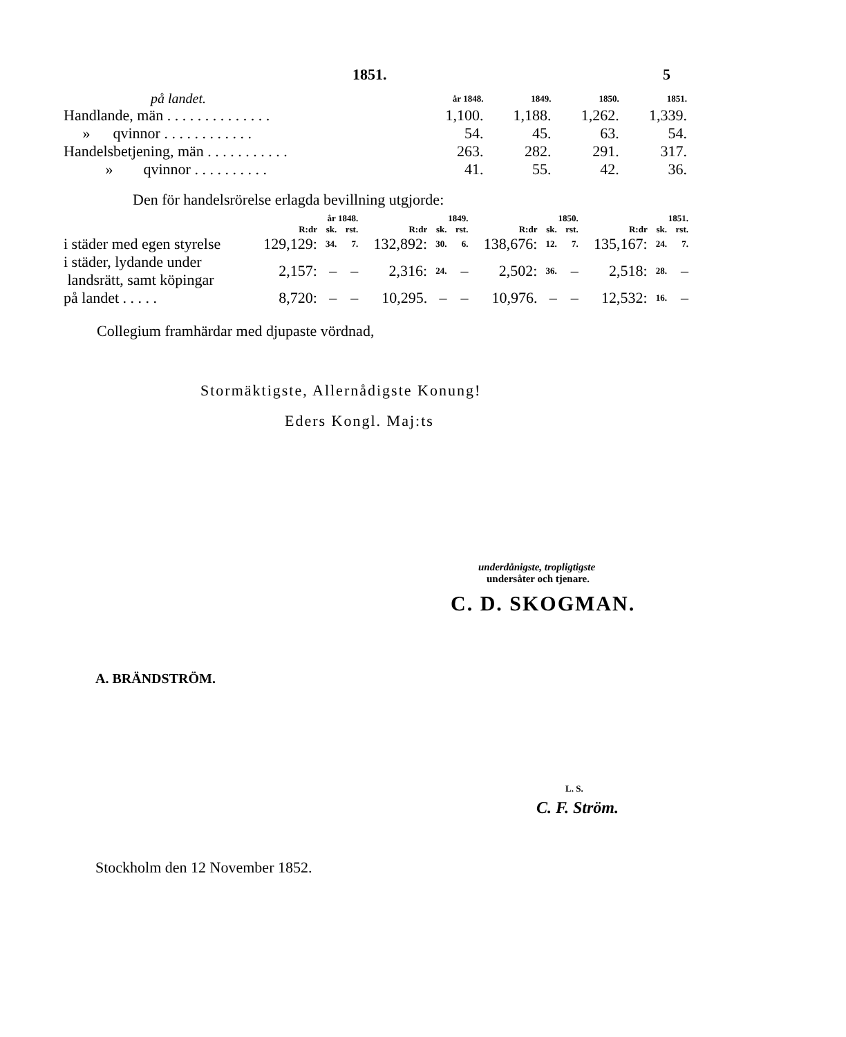1851. 5
| på landet. | år 1848. | 1849. | 1850. | 1851. |
| Handlande, män . . . . . . . . . . . . . . | 1,100. | 1,188. | 1,262. | 1,339. |
| » qvinnor . . . . . . . . . . . . | 54. | 45. | 63. | 54. |
| Handelsbetjening, män . . . . . . . . . . . | 263. | 282. | 291. | 317. |
| » qvinnor . . . . . . . . . . | 41. | 55. | 42. | 36. |
Den för handelsrörelse erlagda bevillning utgjorde:
| | år 1848. | | | 1849. | | | 1850. | | | 1851. | | |
| | R:dr | sk. | rst. | R:dr | sk. | rst. | R:dr | sk. | rst. | R:dr | sk. | rst. |
| i städer med egen styrelse | 129,129: | 34. | 7. | 132,892: | 30. | 6. | 138,676: | 12. | 7. | 135,167: | 24. | 7. |
| i städer, lydande under landsrätt, samt köpingar | 2,157: | – | – | 2,316: | 24. | – | 2,502: | 36. | – | 2,518: | 28. | – |
| på landet . . . . . | 8,720: | – | – | 10,295. | – | – | 10,976. | – | – | 12,532: | 16. | – |
Collegium framhärdar med djupaste vördnad,
Stormäktigste, Allernådigste Konung!
Eders Kongl. Maj:ts
underdånigste, tropligtigste
undersåter och tjenare.
C. D. SKOGMAN.
A. BRÄNDSTRÖM.
L. S.
C. F. Ström.
Stockholm den 12 November 1852.